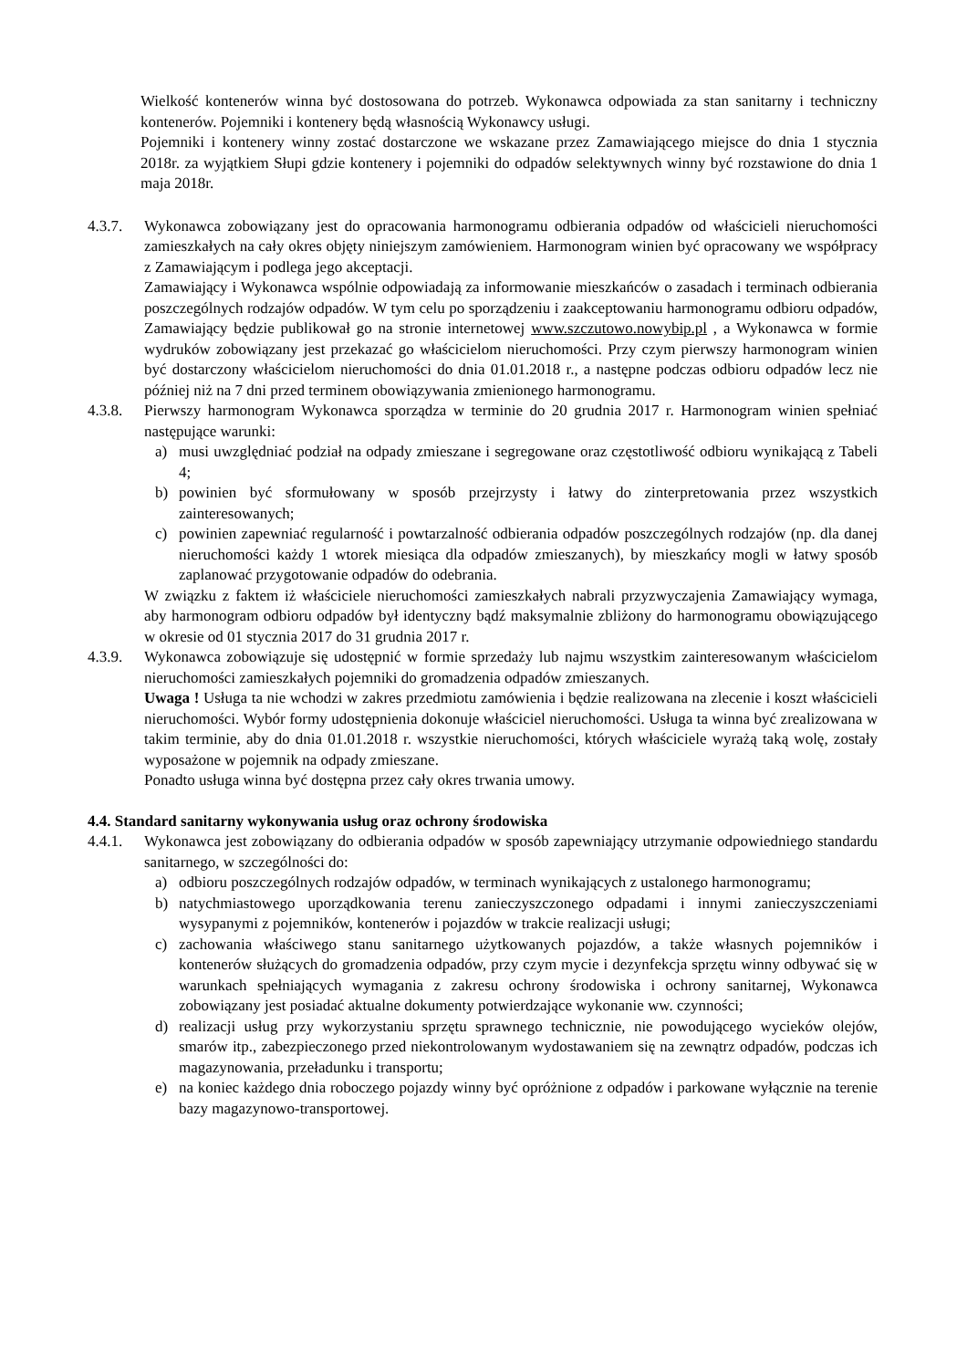Wielkość kontenerów winna być dostosowana do potrzeb. Wykonawca odpowiada za stan sanitarny i techniczny kontenerów. Pojemniki i kontenery będą własnością Wykonawcy usługi.
Pojemniki i kontenery winny zostać dostarczone we wskazane przez Zamawiającego miejsce do dnia 1 stycznia 2018r. za wyjątkiem Słupi gdzie kontenery i pojemniki do odpadów selektywnych winny być rozstawione do dnia 1 maja 2018r.
4.3.7. Wykonawca zobowiązany jest do opracowania harmonogramu odbierania odpadów od właścicieli nieruchomości zamieszkałych na cały okres objęty niniejszym zamówieniem. Harmonogram winien być opracowany we współpracy z Zamawiającym i podlega jego akceptacji.
Zamawiający i Wykonawca wspólnie odpowiadają za informowanie mieszkańców o zasadach i terminach odbierania poszczególnych rodzajów odpadów. W tym celu po sporządzeniu i zaakceptowaniu harmonogramu odbioru odpadów, Zamawiający będzie publikował go na stronie internetowej www.szczutowo.nowybip.pl , a Wykonawca w formie wydruków zobowiązany jest przekazać go właścicielom nieruchomości. Przy czym pierwszy harmonogram winien być dostarczony właścicielom nieruchomości do dnia 01.01.2018 r., a następne podczas odbioru odpadów lecz nie później niż na 7 dni przed terminem obowiązywania zmienionego harmonogramu.
4.3.8. Pierwszy harmonogram Wykonawca sporządza w terminie do 20 grudnia 2017 r. Harmonogram winien spełniać następujące warunki:
a) musi uwzględniać podział na odpady zmieszane i segregowane oraz częstotliwość odbioru wynikającą z Tabeli 4;
b) powinien być sformułowany w sposób przejrzysty i łatwy do zinterpretowania przez wszystkich zainteresowanych;
c) powinien zapewniać regularność i powtarzalność odbierania odpadów poszczególnych rodzajów (np. dla danej nieruchomości każdy 1 wtorek miesiąca dla odpadów zmieszanych), by mieszkańcy mogli w łatwy sposób zaplanować przygotowanie odpadów do odebrania.
W związku z faktem iż właściciele nieruchomości zamieszkałych nabrali przyzwyczajenia Zamawiający wymaga, aby harmonogram odbioru odpadów był identyczny bądź maksymalnie zbliżony do harmonogramu obowiązującego w okresie od 01 stycznia 2017 do 31 grudnia 2017 r.
4.3.9. Wykonawca zobowiązuje się udostępnić w formie sprzedaży lub najmu wszystkim zainteresowanym właścicielom nieruchomości zamieszkałych pojemniki do gromadzenia odpadów zmieszanych.
Uwaga ! Usługa ta nie wchodzi w zakres przedmiotu zamówienia i będzie realizowana na zlecenie i koszt właścicieli nieruchomości. Wybór formy udostępnienia dokonuje właściciel nieruchomości. Usługa ta winna być zrealizowana w takim terminie, aby do dnia 01.01.2018 r. wszystkie nieruchomości, których właściciele wyrażą taką wolę, zostały wyposażone w pojemnik na odpady zmieszane.
Ponadto usługa winna być dostępna przez cały okres trwania umowy.
4.4. Standard sanitarny wykonywania usług oraz ochrony środowiska
4.4.1. Wykonawca jest zobowiązany do odbierania odpadów w sposób zapewniający utrzymanie odpowiedniego standardu sanitarnego, w szczególności do:
a) odbioru poszczególnych rodzajów odpadów, w terminach wynikających z ustalonego harmonogramu;
b) natychmiastowego uporządkowania terenu zanieczyszczonego odpadami i innymi zanieczyszczeniami wysypanymi z pojemników, kontenerów i pojazdów w trakcie realizacji usługi;
c) zachowania właściwego stanu sanitarnego użytkowanych pojazdów, a także własnych pojemników i kontenerów służących do gromadzenia odpadów, przy czym mycie i dezynfekcja sprzętu winny odbywać się w warunkach spełniających wymagania z zakresu ochrony środowiska i ochrony sanitarnej, Wykonawca zobowiązany jest posiadać aktualne dokumenty potwierdzające wykonanie ww. czynności;
d) realizacji usług przy wykorzystaniu sprzętu sprawnego technicznie, nie powodującego wycieków olejów, smarów itp., zabezpieczonego przed niekontrolowanym wydostawaniem się na zewnątrz odpadów, podczas ich magazynowania, przeładunku i transportu;
e) na koniec każdego dnia roboczego pojazdy winny być opróżnione z odpadów i parkowane wyłącznie na terenie bazy magazynowo-transportowej.